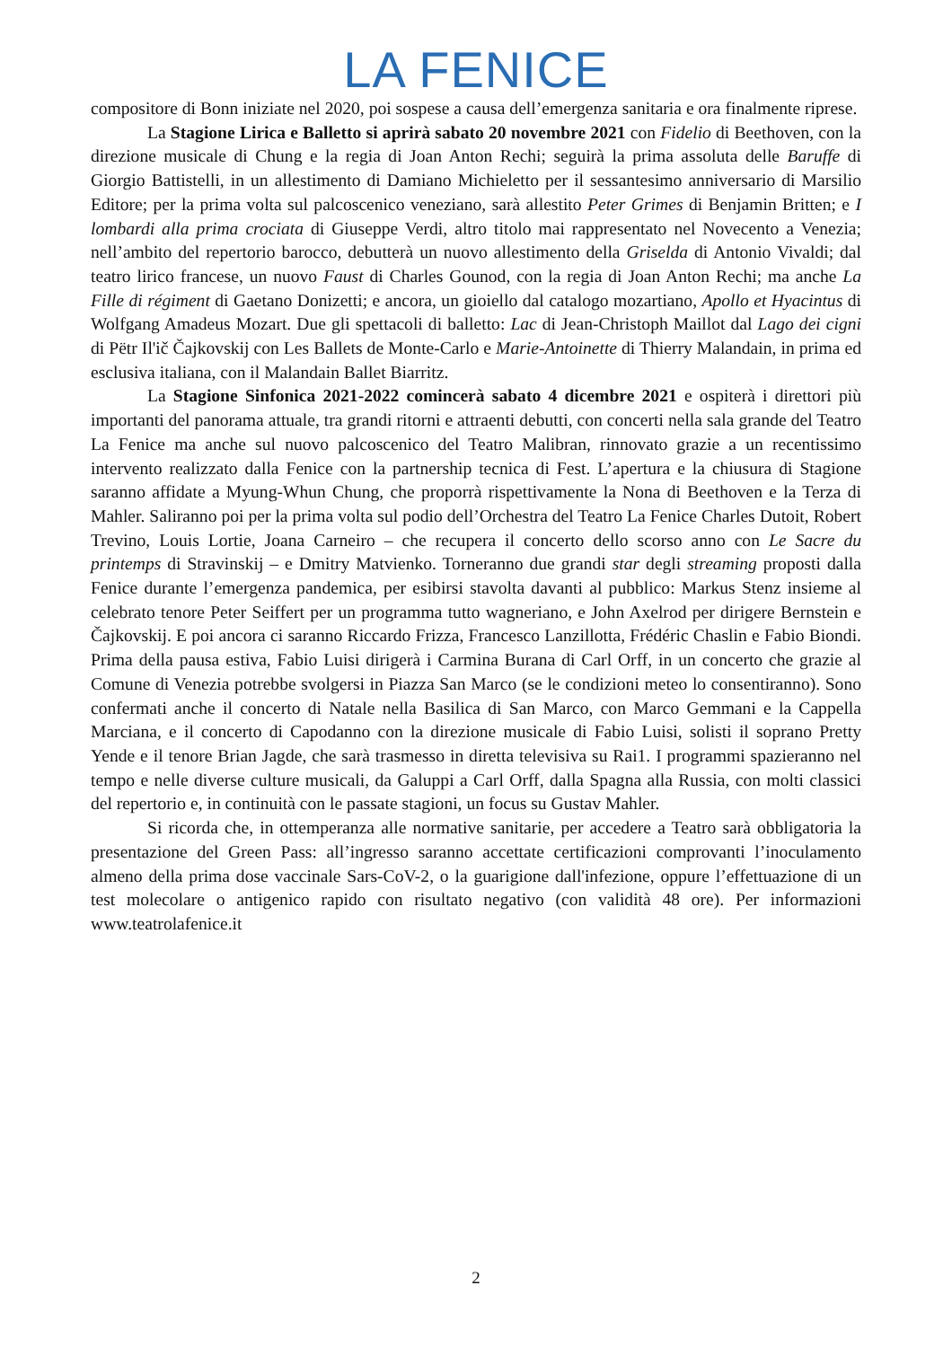LA FENICE
compositore di Bonn iniziate nel 2020, poi sospese a causa dell’emergenza sanitaria e ora finalmente riprese.
La Stagione Lirica e Balletto si aprirà sabato 20 novembre 2021 con Fidelio di Beethoven, con la direzione musicale di Chung e la regia di Joan Anton Rechi; seguirà la prima assoluta delle Baruffe di Giorgio Battistelli, in un allestimento di Damiano Michieletto per il sessantesimo anniversario di Marsilio Editore; per la prima volta sul palcoscenico veneziano, sarà allestito Peter Grimes di Benjamin Britten; e I lombardi alla prima crociata di Giuseppe Verdi, altro titolo mai rappresentato nel Novecento a Venezia; nell’ambito del repertorio barocco, debutterà un nuovo allestimento della Griselda di Antonio Vivaldi; dal teatro lirico francese, un nuovo Faust di Charles Gounod, con la regia di Joan Anton Rechi; ma anche La Fille di régiment di Gaetano Donizetti; e ancora, un gioiello dal catalogo mozartiano, Apollo et Hyacintus di Wolfgang Amadeus Mozart. Due gli spettacoli di balletto: Lac di Jean-Christoph Maillot dal Lago dei cigni di Pëtr Il'ič Čajkovskij con Les Ballets de Monte-Carlo e Marie-Antoinette di Thierry Malandain, in prima ed esclusiva italiana, con il Malandain Ballet Biarritz.
La Stagione Sinfonica 2021-2022 comincerà sabato 4 dicembre 2021 e ospiterà i direttori più importanti del panorama attuale, tra grandi ritorni e attraenti debutti, con concerti nella sala grande del Teatro La Fenice ma anche sul nuovo palcoscenico del Teatro Malibran, rinnovato grazie a un recentissimo intervento realizzato dalla Fenice con la partnership tecnica di Fest. L’apertura e la chiusura di Stagione saranno affidate a Myung-Whun Chung, che proporrà rispettivamente la Nona di Beethoven e la Terza di Mahler. Saliranno poi per la prima volta sul podio dell’Orchestra del Teatro La Fenice Charles Dutoit, Robert Trevino, Louis Lortie, Joana Carneiro – che recupera il concerto dello scorso anno con Le Sacre du printemps di Stravinskij – e Dmitry Matvienko. Torneranno due grandi star degli streaming proposti dalla Fenice durante l’emergenza pandemica, per esibirsi stavolta davanti al pubblico: Markus Stenz insieme al celebrato tenore Peter Seiffert per un programma tutto wagneriano, e John Axelrod per dirigere Bernstein e Čajkovskij. E poi ancora ci saranno Riccardo Frizza, Francesco Lanzillotta, Frédéric Chaslin e Fabio Biondi. Prima della pausa estiva, Fabio Luisi dirigerà i Carmina Burana di Carl Orff, in un concerto che grazie al Comune di Venezia potrebbe svolgersi in Piazza San Marco (se le condizioni meteo lo consentiranno). Sono confermati anche il concerto di Natale nella Basilica di San Marco, con Marco Gemmani e la Cappella Marciana, e il concerto di Capodanno con la direzione musicale di Fabio Luisi, solisti il soprano Pretty Yende e il tenore Brian Jagde, che sarà trasmesso in diretta televisiva su Rai1. I programmi spazieranno nel tempo e nelle diverse culture musicali, da Galuppi a Carl Orff, dalla Spagna alla Russia, con molti classici del repertorio e, in continuità con le passate stagioni, un focus su Gustav Mahler.
Si ricorda che, in ottemperanza alle normative sanitarie, per accedere a Teatro sarà obbligatoria la presentazione del Green Pass: all’ingresso saranno accettate certificazioni comprovanti l’inoculamento almeno della prima dose vaccinale Sars-CoV-2, o la guarigione dall'infezione, oppure l’effettuazione di un test molecolare o antigenico rapido con risultato negativo (con validità 48 ore). Per informazioni www.teatrolafenice.it
2